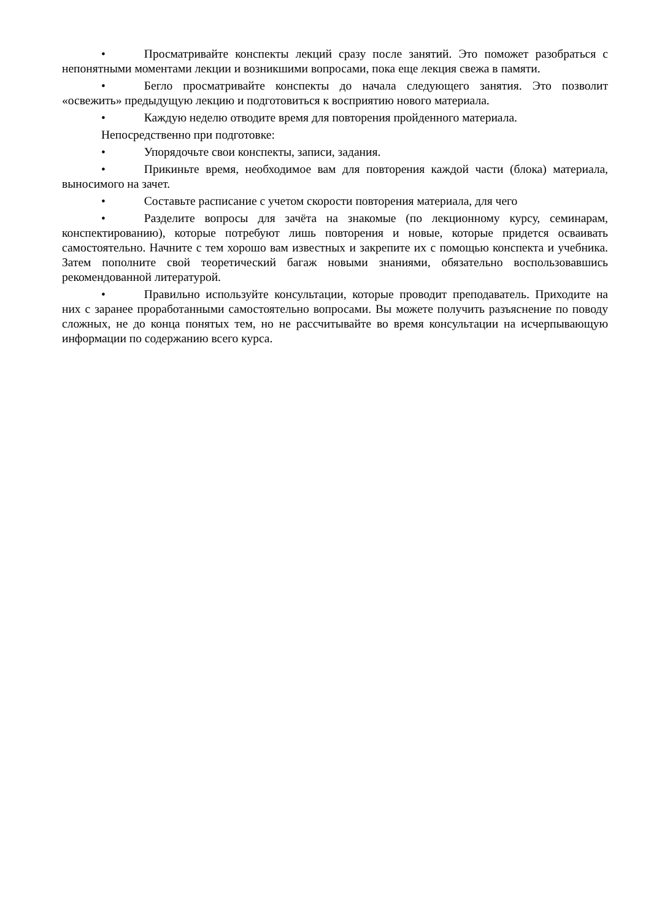• Просматривайте конспекты лекций сразу после занятий. Это поможет разобраться с непонятными моментами лекции и возникшими вопросами, пока еще лекция свежа в памяти.
• Бегло просматривайте конспекты до начала следующего занятия. Это позволит «освежить» предыдущую лекцию и подготовиться к восприятию нового материала.
• Каждую неделю отводите время для повторения пройденного материала.
Непосредственно при подготовке:
• Упорядочьте свои конспекты, записи, задания.
• Прикиньте время, необходимое вам для повторения каждой части (блока) материала, выносимого на зачет.
• Составьте расписание с учетом скорости повторения материала, для чего
• Разделите вопросы для зачёта на знакомые (по лекционному курсу, семинарам, конспектированию), которые потребуют лишь повторения и новые, которые придется осваивать самостоятельно. Начните с тем хорошо вам известных и закрепите их с помощью конспекта и учебника. Затем пополните свой теоретический багаж новыми знаниями, обязательно воспользовавшись рекомендованной литературой.
• Правильно используйте консультации, которые проводит преподаватель. Приходите на них с заранее проработанными самостоятельно вопросами. Вы можете получить разъяснение по поводу сложных, не до конца понятых тем, но не рассчитывайте во время консультации на исчерпывающую информации по содержанию всего курса.